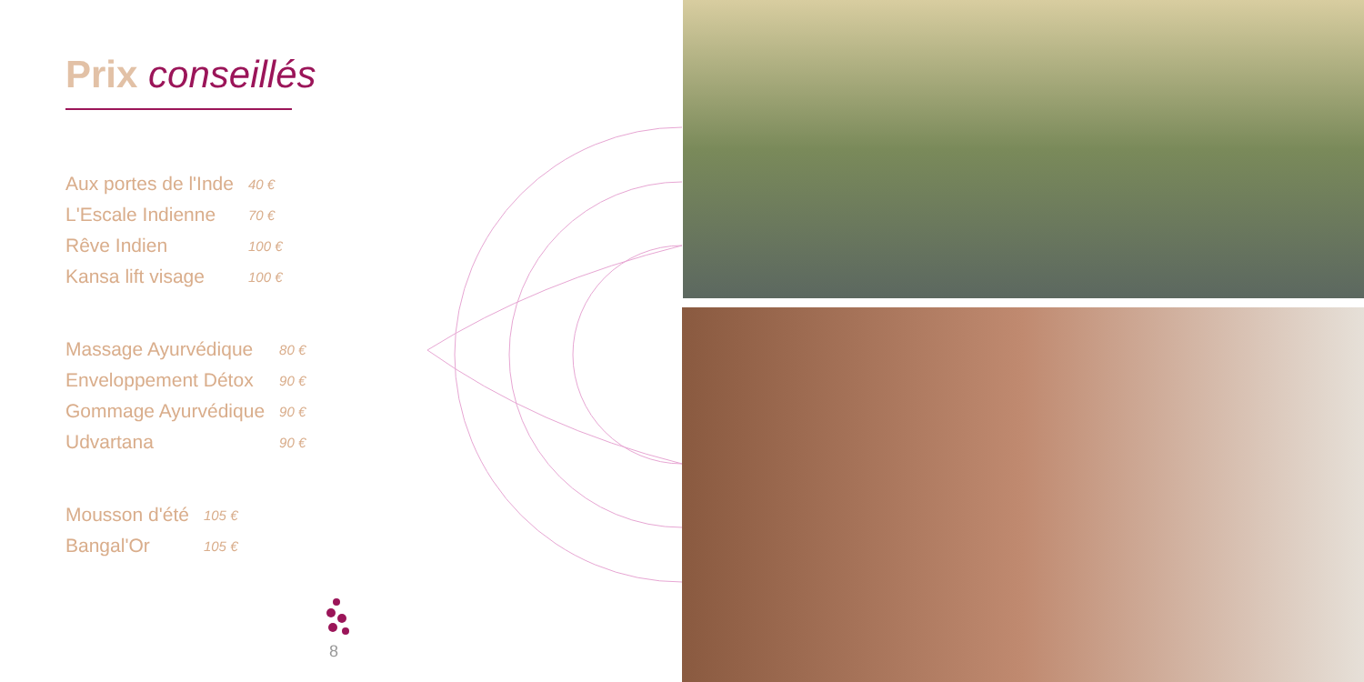Prix conseillés
| Aux portes de l'Inde | 40 € |
| L'Escale Indienne | 70 € |
| Rêve Indien | 100 € |
| Kansa lift visage | 100 € |
| Massage Ayurvédique | 80 € |
| Enveloppement Détox | 90 € |
| Gommage Ayurvédique | 90 € |
| Udvartana | 90 € |
| Mousson d'été | 105 € |
| Bangal'Or | 105 € |
8